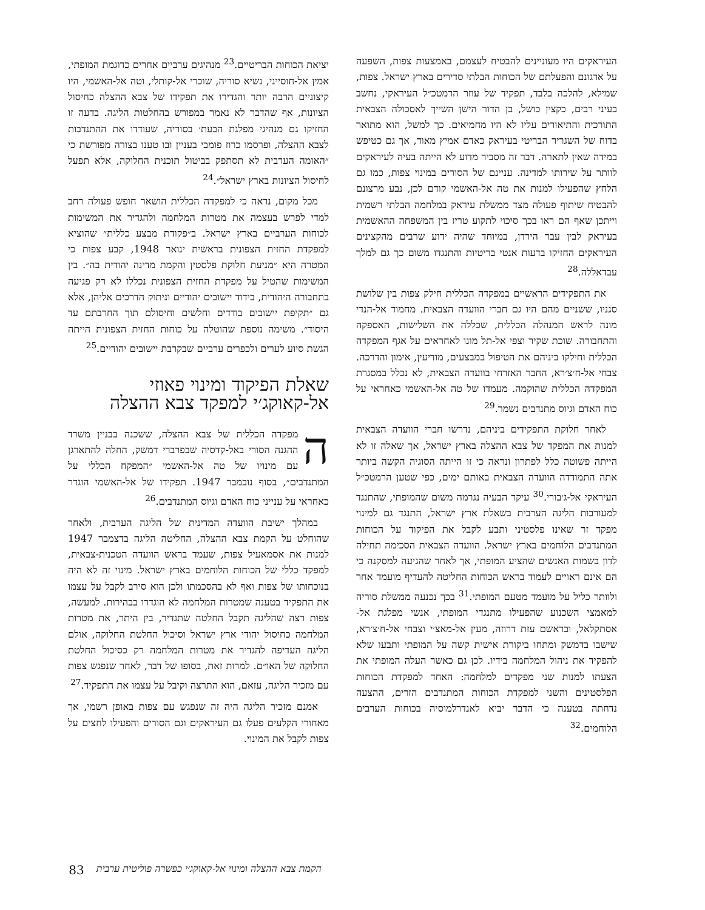יציאת הכוחות הבריטיים.<sup>23</sup> מנהיגים ערביים אחרים כדוגמת המופתי, אמין אל-חוסייני, נשיא סוריה, שוכרי אל-קותלי, וטה אל-האשמי, היו קיצוניים הרבה יותר והגדירו את תפקידו של צבא ההצלה כחיסול הציונות, אף שהדבר לא נאמר במפורש בהחלטות הליגה. בדעה זו החזיקו גם מנהיגי מפלגת הבעת׳ בסוריה, שעודדו את ההתנדבות לצבא ההצלה, ופרסמו כרוז פומבי בעניין ובו טענו בצורה מפורשת כי ״האומה הערבית לא תסתפק בביטול תוכנית החלוקה, אלא תפעל לחיסול הציונות בארץ ישראל״.<sup>24</sup>
מכל מקום, נראה כי למפקדה הכללית הושאר חופש פעולה רחב למדי לפרש בעצמה את מטרות המלחמה ולהגדיר את המשימות לכוחות הערביים בארץ ישראל. ב״פקודת מבצע כללית״ שהוציא למפקדת החזית הצפונית בראשית ינואר 1948, קבע צפות כי המטרה היא ״מניעת חלוקת פלסטין והקמת מדינה יהודית בה״. בין המשימות שהטיל על מפקדת החזית הצפונית נכללו לא רק פגיעה בתחבורה היהודית, בידוד יישובים יהודיים וניתוק הדרכים אליהן, אלא גם ״תקיפת יישובים בודדים וחלשים וחיסולם תוך החרבתם עד היסוד״. משימה נוספת שהוטלה על כוחות החזית הצפונית הייתה הגשת סיוע לערים ולכפרים ערביים שבקרבת יישובים יהודיים.<sup>25</sup>
שאלת הפיקוד ומינוי פאוזי
אל-קאוקג׳י למפקד צבא ההצלה
המפקדה הכללית של צבא ההצלה, ששכנה בבניין משרד ההגנה הסורי באל-קדסיה שבפרברי דמשק, החלה להתארגן עם מינויו של טה אל-האשמי ״המפקח הכללי על המתנדבים״, בסוף נובמבר 1947. תפקידו של אל-האשמי הוגדר כאחראי על ענייני כוח האדם וגיוס המתנדבים.<sup>26</sup>
במהלך ישיבת הוועדה המדינית של הליגה הערבית, ולאחר שהוחלט על הקמת צבא ההצלה, החליטה הליגה בדצמבר 1947 למנות את אסמאעיל צפות, שעמד בראש הוועדה הטכנית-צבאית, למפקד כללי של הכוחות הלוחמים בארץ ישראל. מינוי זה לא היה בנוכחותו של צפות ואף לא בהסכמתו ולכן הוא סירב לקבל על עצמו את התפקיד בטענה שמטרות המלחמה לא הוגדרו בבהירות. למעשה, צפות רצה שהליגה תקבל החלטה שתגדיר, בין היתר, את מטרות המלחמה כחיסול יהודי ארץ ישראל וסיכול החלטת החלוקה, אולם הליגה העדיפה להגדיר את מטרות המלחמה רק כסיכול החלטת החלוקה של האו״ם. למרות זאת, בסופו של דבר, לאחר שנפגש צפות עם מזכיר הליגה, עזאם, הוא התרצה וקיבל על עצמו את התפקיד.<sup>27</sup>
אמנם מזכיר הליגה היה זה שנפגש עם צפות באופן רשמי, אך מאחורי הקלעים פעלו גם העיראקים וגם הסורים והפעילו לחצים על צפות לקבל את המינוי.
העיראקים היו מעוניינים להבטיח לעצמם, באמצעות צפות, השפעה על ארגונם והפעלתם של הכוחות הבלתי סדירים בארץ ישראל. צפות, שמילא, להלכה בלבד, תפקיד של עוזר הרמטכ״ל העיראקי, נחשב בעיני רבים, כקצין כושל, בן הדור הישן השייך לאסכולה הצבאית התורכית והתיאורים עליו לא היו מחמיאים. כך למשל, הוא מתואר בדוח של השגריר הבריטי בעיראק כאדם אמיץ מאוד, אך גם כטיפש במידה שאין לתארה. דבר זה מסביר מדוע לא הייתה בעיה לעיראקים לוותר על שירותו למדינה. עניינם של הסורים במינוי צפות, כמו גם הלחץ שהפעילו למנות את טה אל-האשמי קודם לכן, נבע מרצונם להבטיח שיתוף פעולה מצד ממשלת עיראק במלחמה הבלתי רשמית וייתכן שאף הם ראו בכך סיכוי לתקוע טריז בין המשפחה ההאשמית בעיראק לבין עבר הירדן, במיוחד שהיה ידוע שרבים מהקצינים העיראקים החזיקו בדעות אנטי בריטיות והתנגדו משום כך גם למלך עבדאללה.<sup>28</sup>
את התפקידים הראשיים במפקדה הכללית חילק צפות בין שלושת סגניו, ששניים מהם היו גם חברי הוועדה הצבאית. מחמוד אל-הנדי מונה לראש המנהלה הכללית, שכללה את השלישות, האספקה והתחבורה. שוכת שקיר וצפי אל-תל מונו לאחראים על אגף המפקדה הכללית וחילקו ביניהם את הטיפול במבצעים, מודיעין, אימון והדרכה. צבחי אל-ח׳צ׳רא, החבר האזרחי בוועדה הצבאית, לא נכלל במסגרת המפקדה הכללית שהוקמה. מעמדו של טה אל-האשמי כאחראי על כוח האדם וגיוס מתנדבים נשמר.<sup>29</sup>
לאחר חלוקת התפקידים ביניהם, נדרשו חברי הוועדה הצבאית למנות את המפקד של צבא ההצלה בארץ ישראל, אך שאלה זו לא הייתה פשוטה כלל לפתרון ונראה כי זו הייתה הסוגיה הקשה ביותר אתה התמודדה הוועדה הצבאית באותם ימים, כפי שטען הרמטכ״ל העיראקי אל-ג׳בורי.<sup>30</sup> עיקר הבעיה נגרמה משום שהמופתי, שהתנגד למעורבות הליגה הערבית בשאלת ארץ ישראל, התנגד גם למינוי מפקד זר שאינו פלסטיני ותבע לקבל את הפיקוד על הכוחות המתנדבים הלוחמים בארץ ישראל. הוועדה הצבאית הסכימה תחילה לדון בשמות האנשים שהציע המופתי, אך לאחר שהגיעה למסקנה כי הם אינם ראויים לעמוד בראש הכוחות החליטה להעדיף מועמד אחר ולוותר כליל על מועמד מטעם המופתי.<sup>31</sup> בכך נכנעה ממשלת סוריה למאמצי השכנוע שהפעילו מתנגדי המופתי, אנשי מפלגת אל-אסתקלאל, ובראשם עזת דרוזה, מעין אל-מאצ׳י וצבחי אל-ח׳צ׳רא, שישבו בדמשק ומתחו ביקורת אישית קשה על המופתי ותבעו שלא להפקיד את ניהול המלחמה בידיו. לכן גם כאשר העלה המופתי את הצעתו למנות שני מפקדים למלחמה: האחד למפקדת הכוחות הפלסטינים והשני למפקדת הכוחות המתנדבים הזרים, ההצעה נדחתה בטענה כי הדבר יביא לאנדרלמוסיה בכוחות הערבים הלוחמים.<sup>32</sup>
83 הקמת צבא ההצלה ומינוי אל-קאוקג׳י כפשרה פוליטית ערבית